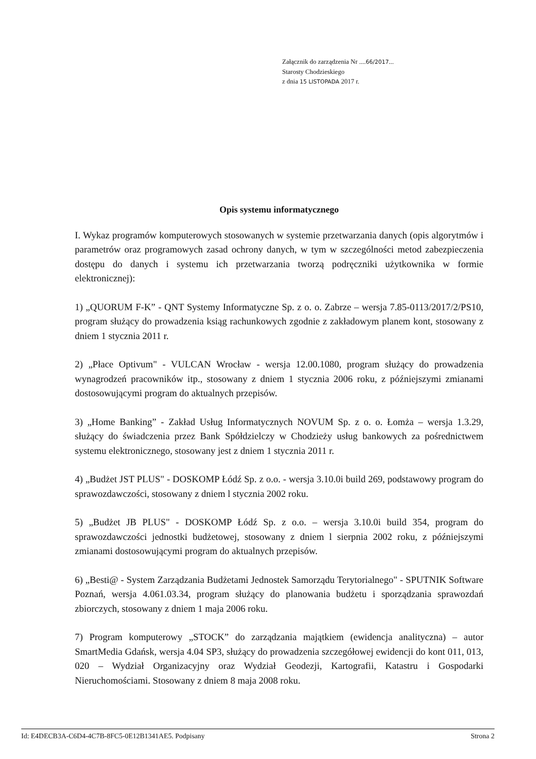Załącznik do zarządzenia Nr ....66/2017...
Starosty Chodzieskiego
z dnia 15 LISTOPADA 2017 r.
Opis systemu informatycznego
I. Wykaz programów komputerowych stosowanych w systemie przetwarzania danych (opis algorytmów i parametrów oraz programowych zasad ochrony danych, w tym w szczególności metod zabezpieczenia dostępu do danych i systemu ich przetwarzania tworzą podręczniki użytkownika w formie elektronicznej):
1) „QUORUM F-K” - QNT Systemy Informatyczne Sp. z o. o. Zabrze – wersja 7.85-0113/2017/2/PS10, program służący do prowadzenia ksiąg rachunkowych zgodnie z zakładowym planem kont, stosowany z dniem 1 stycznia 2011 r.
2) „Płace Optivum" - VULCAN Wrocław - wersja 12.00.1080, program służący do prowadzenia wynagrodzeń pracowników itp., stosowany z dniem 1 stycznia 2006 roku, z późniejszymi zmianami dostosowującymi program do aktualnych przepisów.
3) „Home Banking” - Zakład Usług Informatycznych NOVUM Sp. z o. o. Łomża – wersja 1.3.29, służący do świadczenia przez Bank Spółdzielczy w Chodzieży usług bankowych za pośrednictwem systemu elektronicznego, stosowany jest z dniem 1 stycznia 2011 r.
4) „Budżet JST PLUS" - DOSKOMP Łódź Sp. z o.o. - wersja 3.10.0i build 269, podstawowy program do sprawozdawczości, stosowany z dniem l stycznia 2002 roku.
5) „Budżet JB PLUS" - DOSKOMP Łódź Sp. z o.o. – wersja 3.10.0i build 354, program do sprawozdawczości jednostki budżetowej, stosowany z dniem l sierpnia 2002 roku, z późniejszymi zmianami dostosowującymi program do aktualnych przepisów.
6) „Besti@ - System Zarządzania Budżetami Jednostek Samorządu Terytorialnego" - SPUTNIK Software Poznań, wersja 4.061.03.34, program służący do planowania budżetu i sporządzania sprawozdań zbiorczych, stosowany z dniem 1 maja 2006 roku.
7) Program komputerowy „STOCK” do zarządzania majątkiem (ewidencja analityczna) – autor SmartMedia Gdańsk, wersja 4.04 SP3, służący do prowadzenia szczegółowej ewidencji do kont 011, 013, 020 – Wydział Organizacyjny oraz Wydział Geodezji, Kartografii, Katastru i Gospodarki Nieruchomościami. Stosowany z dniem 8 maja 2008 roku.
Id: E4DECB3A-C6D4-4C7B-8FC5-0E12B1341AE5. Podpisany Strona 2